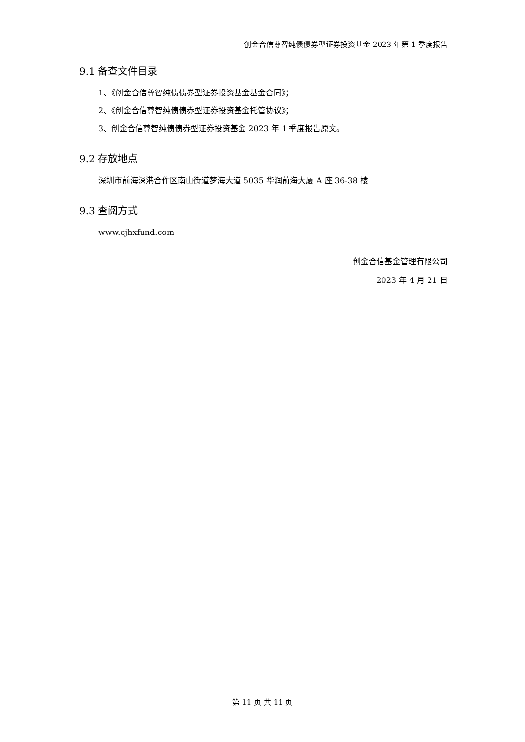创金合信尊智纯债债券型证券投资基金 2023 年第 1 季度报告
9.1 备查文件目录
1、《创金合信尊智纯债债券型证券投资基金基金合同》；
2、《创金合信尊智纯债债券型证券投资基金托管协议》；
3、创金合信尊智纯债债券型证券投资基金 2023 年 1 季度报告原文。
9.2 存放地点
深圳市前海深港合作区南山街道梦海大道 5035 华润前海大厦 A 座 36-38 楼
9.3 查阅方式
www.cjhxfund.com
创金合信基金管理有限公司
2023 年 4 月 21 日
第 11 页 共 11 页